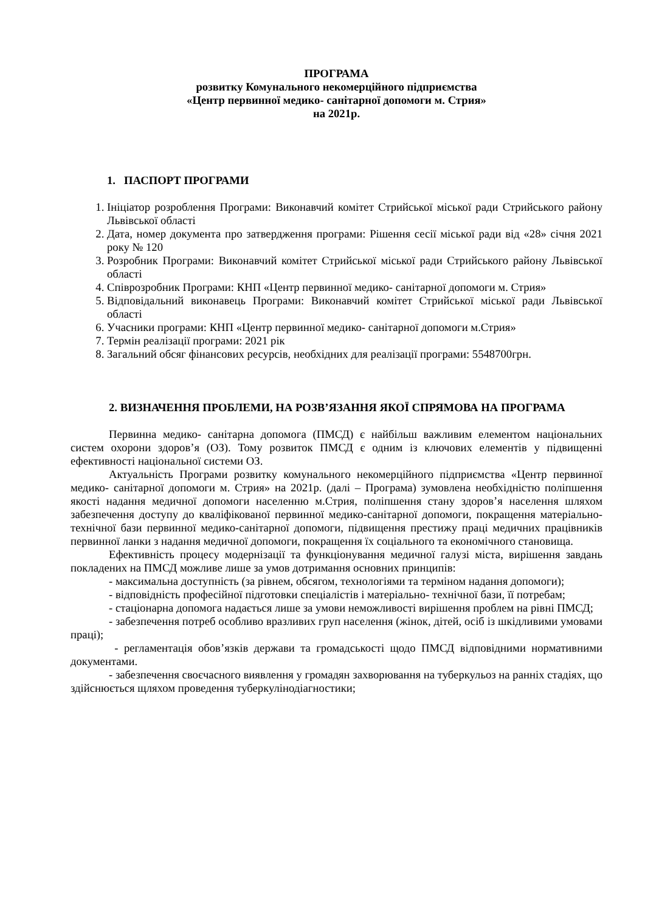ПРОГРАМА
розвитку Комунального некомерційного підприємства
«Центр первинної медико- санітарної допомоги м. Стрия»
на 2021р.
1. ПАСПОРТ ПРОГРАМИ
1. Ініціатор розроблення Програми: Виконавчий комітет Стрийської міської ради Стрийського району Львівської області
2. Дата, номер документа про затвердження програми: Рішення сесії міської ради від «28» січня 2021 року № 120
3. Розробник Програми: Виконавчий комітет Стрийської міської ради Стрийського району Львівської області
4. Співрозробник Програми: КНП «Центр первинної медико- санітарної допомоги м. Стрия»
5. Відповідальний виконавець Програми: Виконавчий комітет Стрийської міської ради Львівської області
6. Учасники програми: КНП «Центр первинної медико- санітарної допомоги м.Стрия»
7. Термін реалізації програми: 2021 рік
8. Загальний обсяг фінансових ресурсів, необхідних для реалізації програми: 5548700грн.
2. ВИЗНАЧЕННЯ ПРОБЛЕМИ, НА РОЗВ’ЯЗАННЯ ЯКОЇ СПРЯМОВА НА ПРОГРАМА
Первинна медико- санітарна допомога (ПМСД) є найбільш важливим елементом національних систем охорони здоров’я (ОЗ). Тому розвиток ПМСД є одним із ключових елементів у підвищенні ефективності національної системи ОЗ.
Актуальність Програми розвитку комунального некомерційного підприємства «Центр первинної медико- санітарної допомоги м. Стрия» на 2021р. (далі – Програма) зумовлена необхідністю поліпшення якості надання медичної допомоги населенню м.Стрия, поліпшення стану здоров’я населення шляхом забезпечення доступу до кваліфікованої первинної медико-санітарної допомоги, покращення матеріально- технічної бази первинної медико-санітарної допомоги, підвищення престижу праці медичних працівників первинної ланки з надання медичної допомоги, покращення їх соціального та економічного становища.
Ефективність процесу модернізації та функціонування медичної галузі міста, вирішення завдань покладених на ПМСД можливе лише за умов дотримання основних принципів:
- максимальна доступність (за рівнем, обсягом, технологіями та терміном надання допомоги);
- відповідність професійної підготовки спеціалістів і матеріально- технічної бази, її потребам;
- стаціонарна допомога надається лише за умови неможливості вирішення проблем на рівні ПМСД;
- забезпечення потреб особливо вразливих груп населення (жінок, дітей, осіб із шкідливими умовами праці);
- регламентація обов’язків держави та громадськості щодо ПМСД відповідними нормативними документами.
- забезпечення своєчасного виявлення у громадян захворювання на туберкульоз на ранніх стадіях, що здійснюється щляхом проведення туберкулінодіагностики;